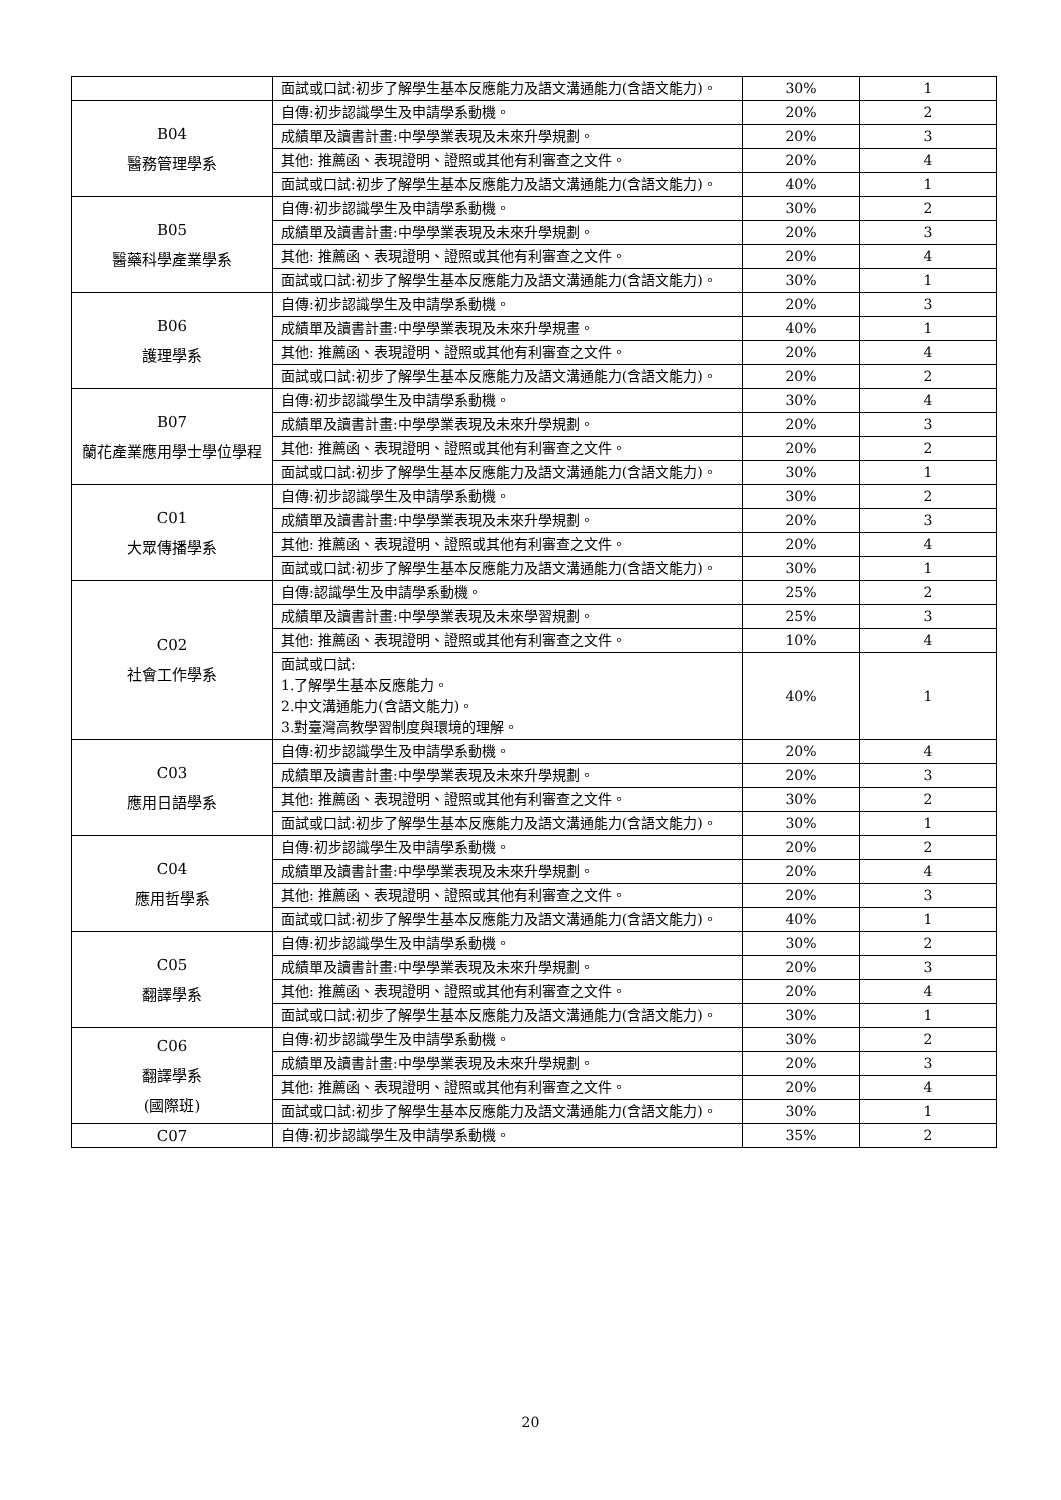| | 面試或口試:初步了解學生基本反應能力及語文溝通能力(含語文能力)。 | 30% | 1 |
| B04 醫務管理學系 | 自傳:初步認識學生及申請學系動機。 | 20% | 2 |
| | 成績單及讀書計畫:中學學業表現及未來升學規劃。 | 20% | 3 |
| | 其他: 推薦函、表現證明、證照或其他有利審查之文件。 | 20% | 4 |
| | 面試或口試:初步了解學生基本反應能力及語文溝通能力(含語文能力)。 | 40% | 1 |
| B05 醫藥科學產業學系 | 自傳:初步認識學生及申請學系動機。 | 30% | 2 |
| | 成績單及讀書計畫:中學學業表現及未來升學規劃。 | 20% | 3 |
| | 其他: 推薦函、表現證明、證照或其他有利審查之文件。 | 20% | 4 |
| | 面試或口試:初步了解學生基本反應能力及語文溝通能力(含語文能力)。 | 30% | 1 |
| B06 護理學系 | 自傳:初步認識學生及申請學系動機。 | 20% | 3 |
| | 成績單及讀書計畫:中學學業表現及未來升學規畫。 | 40% | 1 |
| | 其他: 推薦函、表現證明、證照或其他有利審查之文件。 | 20% | 4 |
| | 面試或口試:初步了解學生基本反應能力及語文溝通能力(含語文能力)。 | 20% | 2 |
| B07 蘭花產業應用學士學位學程 | 自傳:初步認識學生及申請學系動機。 | 30% | 4 |
| | 成績單及讀書計畫:中學學業表現及未來升學規劃。 | 20% | 3 |
| | 其他: 推薦函、表現證明、證照或其他有利審查之文件。 | 20% | 2 |
| | 面試或口試:初步了解學生基本反應能力及語文溝通能力(含語文能力)。 | 30% | 1 |
| C01 大眾傳播學系 | 自傳:初步認識學生及申請學系動機。 | 30% | 2 |
| | 成績單及讀書計畫:中學學業表現及未來升學規劃。 | 20% | 3 |
| | 其他: 推薦函、表現證明、證照或其他有利審查之文件。 | 20% | 4 |
| | 面試或口試:初步了解學生基本反應能力及語文溝通能力(含語文能力)。 | 30% | 1 |
| C02 社會工作學系 | 自傳:認識學生及申請學系動機。 | 25% | 2 |
| | 成績單及讀書計畫:中學學業表現及未來學習規劃。 | 25% | 3 |
| | 其他: 推薦函、表現證明、證照或其他有利審查之文件。 | 10% | 4 |
| | 面試或口試: 1.了解學生基本反應能力。 2.中文溝通能力(含語文能力)。 3.對臺灣高教學習制度與環境的理解。 | 40% | 1 |
| C03 應用日語學系 | 自傳:初步認識學生及申請學系動機。 | 20% | 4 |
| | 成績單及讀書計畫:中學學業表現及未來升學規劃。 | 20% | 3 |
| | 其他: 推薦函、表現證明、證照或其他有利審查之文件。 | 30% | 2 |
| | 面試或口試:初步了解學生基本反應能力及語文溝通能力(含語文能力)。 | 30% | 1 |
| C04 應用哲學系 | 自傳:初步認識學生及申請學系動機。 | 20% | 2 |
| | 成績單及讀書計畫:中學學業表現及未來升學規劃。 | 20% | 4 |
| | 其他: 推薦函、表現證明、證照或其他有利審查之文件。 | 20% | 3 |
| | 面試或口試:初步了解學生基本反應能力及語文溝通能力(含語文能力)。 | 40% | 1 |
| C05 翻譯學系 | 自傳:初步認識學生及申請學系動機。 | 30% | 2 |
| | 成績單及讀書計畫:中學學業表現及未來升學規劃。 | 20% | 3 |
| | 其他: 推薦函、表現證明、證照或其他有利審查之文件。 | 20% | 4 |
| | 面試或口試:初步了解學生基本反應能力及語文溝通能力(含語文能力)。 | 30% | 1 |
| C06 翻譯學系 (國際班) | 自傳:初步認識學生及申請學系動機。 | 30% | 2 |
| | 成績單及讀書計畫:中學學業表現及未來升學規劃。 | 20% | 3 |
| | 其他: 推薦函、表現證明、證照或其他有利審查之文件。 | 20% | 4 |
| | 面試或口試:初步了解學生基本反應能力及語文溝通能力(含語文能力)。 | 30% | 1 |
| C07 | 自傳:初步認識學生及申請學系動機。 | 35% | 2 |
20